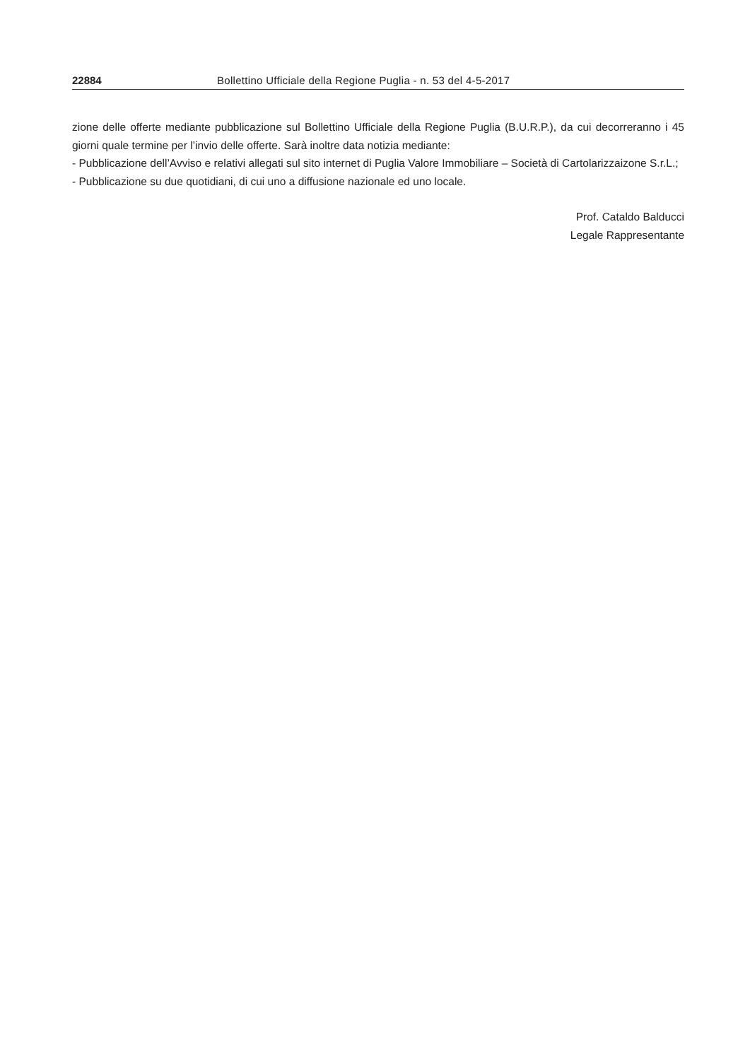22884 Bollettino Ufficiale della Regione Puglia - n. 53 del 4-5-2017
zione delle offerte mediante pubblicazione sul Bollettino Ufficiale della Regione Puglia (B.U.R.P.), da cui decorreranno i 45 giorni quale termine per l’invio delle offerte. Sarà inoltre data notizia mediante:
- Pubblicazione dell’Avviso e relativi allegati sul sito internet di Puglia Valore Immobiliare – Società di Cartolarizzaizone S.r.L.;
- Pubblicazione su due quotidiani, di cui uno a diffusione nazionale ed uno locale.
Prof. Cataldo Balducci
Legale Rappresentante